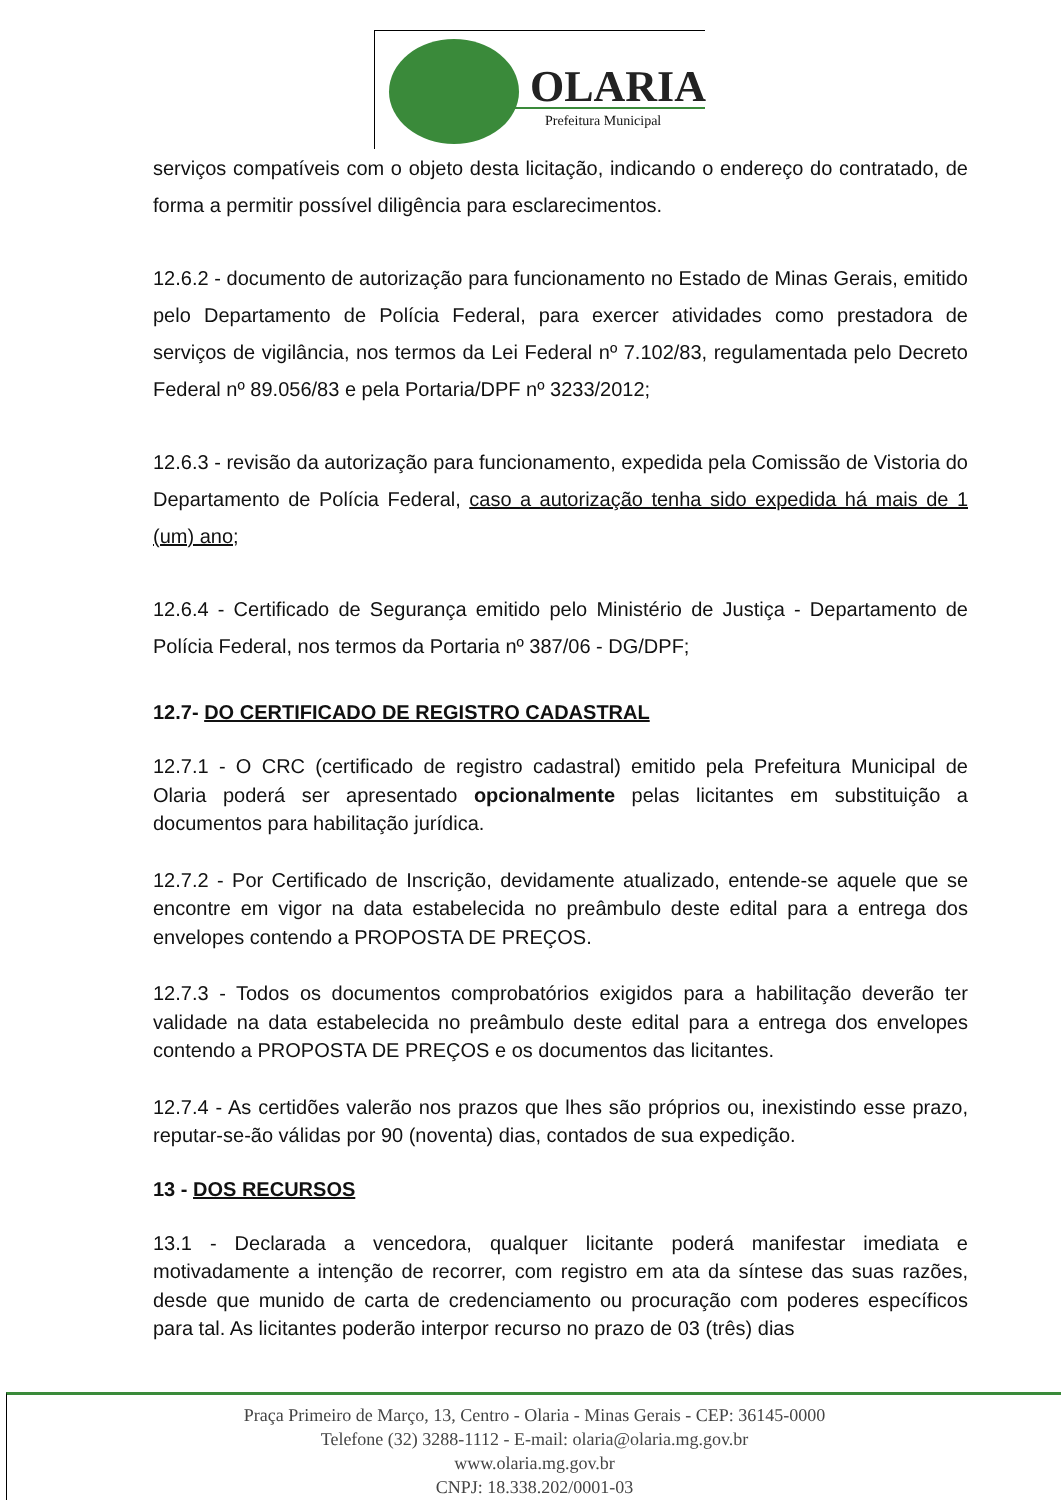OLARIA
Prefeitura Municipal
serviços compatíveis com o objeto desta licitação, indicando o endereço do contratado, de forma a permitir possível diligência para esclarecimentos.
12.6.2 - documento de autorização para funcionamento no Estado de Minas Gerais, emitido pelo Departamento de Polícia Federal, para exercer atividades como prestadora de serviços de vigilância, nos termos da Lei Federal nº 7.102/83, regulamentada pelo Decreto Federal nº 89.056/83 e pela Portaria/DPF nº 3233/2012;
12.6.3 - revisão da autorização para funcionamento, expedida pela Comissão de Vistoria do Departamento de Polícia Federal, caso a autorização tenha sido expedida há mais de 1 (um) ano;
12.6.4 - Certificado de Segurança emitido pelo Ministério de Justiça - Departamento de Polícia Federal, nos termos da Portaria nº 387/06 - DG/DPF;
12.7- DO CERTIFICADO DE REGISTRO CADASTRAL
12.7.1 - O CRC (certificado de registro cadastral) emitido pela Prefeitura Municipal de Olaria poderá ser apresentado opcionalmente pelas licitantes em substituição a documentos para habilitação jurídica.
12.7.2 - Por Certificado de Inscrição, devidamente atualizado, entende-se aquele que se encontre em vigor na data estabelecida no preâmbulo deste edital para a entrega dos envelopes contendo a PROPOSTA DE PREÇOS.
12.7.3 - Todos os documentos comprobatórios exigidos para a habilitação deverão ter validade na data estabelecida no preâmbulo deste edital para a entrega dos envelopes contendo a PROPOSTA DE PREÇOS e os documentos das licitantes.
12.7.4 - As certidões valerão nos prazos que lhes são próprios ou, inexistindo esse prazo, reputar-se-ão válidas por 90 (noventa) dias, contados de sua expedição.
13 - DOS RECURSOS
13.1 - Declarada a vencedora, qualquer licitante poderá manifestar imediata e motivadamente a intenção de recorrer, com registro em ata da síntese das suas razões, desde que munido de carta de credenciamento ou procuração com poderes específicos para tal. As licitantes poderão interpor recurso no prazo de 03 (três) dias
Praça Primeiro de Março, 13, Centro - Olaria - Minas Gerais - CEP: 36145-0000
Telefone (32) 3288-1112 - E-mail: olaria@olaria.mg.gov.br
www.olaria.mg.gov.br
CNPJ: 18.338.202/0001-03